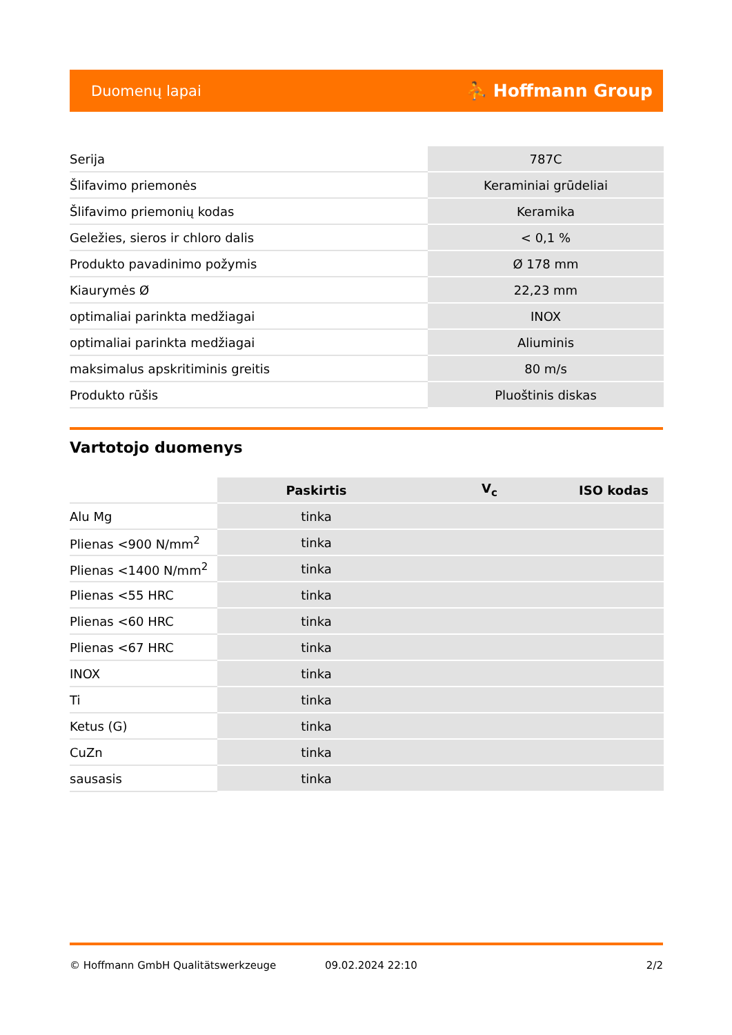Duomenų lapai ⛹ Hoffmann Group
| Serija | 787C |
| Šlifavimo priemonės | Keraminiai grūdeliai |
| Šlifavimo priemonių kodas | Keramika |
| Geležies, sieros ir chloro dalis | < 0,1 % |
| Produkto pavadinimo požymis | Ø 178 mm |
| Kiaurymės Ø | 22,23 mm |
| optimaliai parinkta medžiagai | INOX |
| optimaliai parinkta medžiagai | Aliuminis |
| maksimalus apskritiminis greitis | 80 m/s |
| Produkto rūšis | Pluoštinis diskas |
Vartotojo duomenys
| | Paskirtis | V<sub>c</sub> | ISO kodas |
| --- | --- | --- | --- |
| Alu Mg | tinka | | |
| Plienas <900 N/mm<sup>2</sup> | tinka | | |
| Plienas <1400 N/mm<sup>2</sup> | tinka | | |
| Plienas <55 HRC | tinka | | |
| Plienas <60 HRC | tinka | | |
| Plienas <67 HRC | tinka | | |
| INOX | tinka | | |
| Ti | tinka | | |
| Ketus (G) | tinka | | |
| CuZn | tinka | | |
| sausasis | tinka | | |
© Hoffmann GmbH Qualitätswerkzeuge 09.02.2024 22:10 2/2